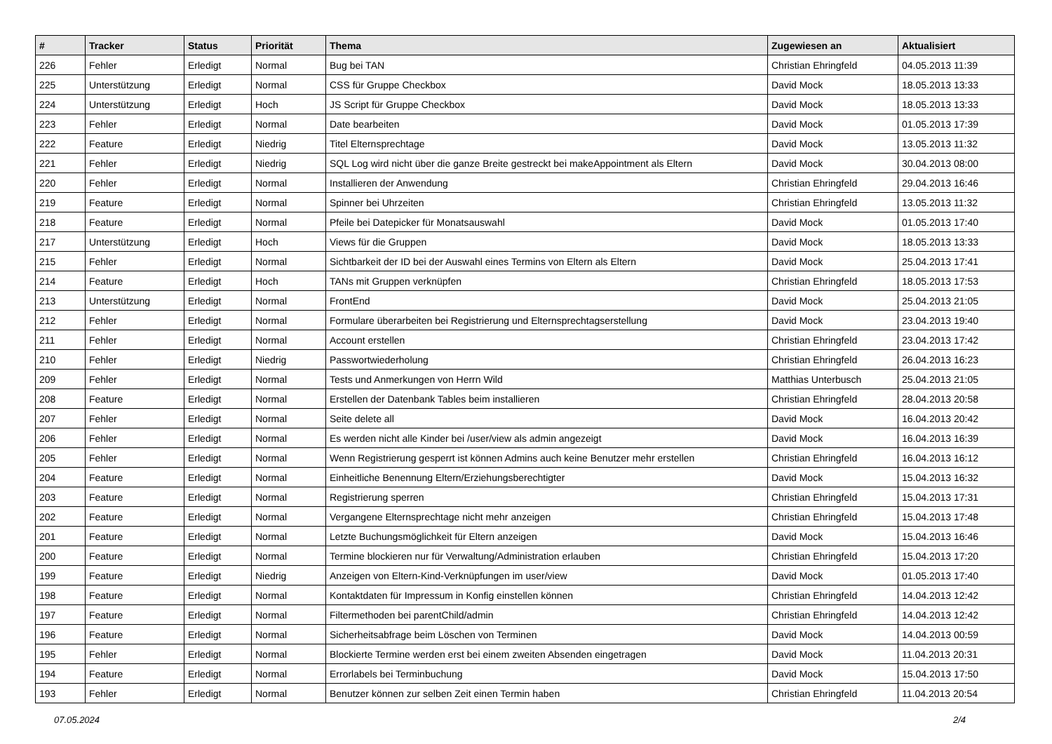| # | Tracker | Status | Priorität | Thema | Zugewiesen an | Aktualisiert |
| --- | --- | --- | --- | --- | --- | --- |
| 226 | Fehler | Erledigt | Normal | Bug bei TAN | Christian Ehringfeld | 04.05.2013 11:39 |
| 225 | Unterstützung | Erledigt | Normal | CSS für Gruppe Checkbox | David Mock | 18.05.2013 13:33 |
| 224 | Unterstützung | Erledigt | Hoch | JS Script für Gruppe Checkbox | David Mock | 18.05.2013 13:33 |
| 223 | Fehler | Erledigt | Normal | Date bearbeiten | David Mock | 01.05.2013 17:39 |
| 222 | Feature | Erledigt | Niedrig | Titel Elternsprechtage | David Mock | 13.05.2013 11:32 |
| 221 | Fehler | Erledigt | Niedrig | SQL Log wird nicht über die ganze Breite gestreckt bei makeAppointment als Eltern | David Mock | 30.04.2013 08:00 |
| 220 | Fehler | Erledigt | Normal | Installieren der Anwendung | Christian Ehringfeld | 29.04.2013 16:46 |
| 219 | Feature | Erledigt | Normal | Spinner bei Uhrzeiten | Christian Ehringfeld | 13.05.2013 11:32 |
| 218 | Feature | Erledigt | Normal | Pfeile bei Datepicker für Monatsauswahl | David Mock | 01.05.2013 17:40 |
| 217 | Unterstützung | Erledigt | Hoch | Views für die Gruppen | David Mock | 18.05.2013 13:33 |
| 215 | Fehler | Erledigt | Normal | Sichtbarkeit der ID bei der Auswahl eines Termins von Eltern als Eltern | David Mock | 25.04.2013 17:41 |
| 214 | Feature | Erledigt | Hoch | TANs mit Gruppen verknüpfen | Christian Ehringfeld | 18.05.2013 17:53 |
| 213 | Unterstützung | Erledigt | Normal | FrontEnd | David Mock | 25.04.2013 21:05 |
| 212 | Fehler | Erledigt | Normal | Formulare überarbeiten bei Registrierung und Elternsprechtagserstellung | David Mock | 23.04.2013 19:40 |
| 211 | Fehler | Erledigt | Normal | Account erstellen | Christian Ehringfeld | 23.04.2013 17:42 |
| 210 | Fehler | Erledigt | Niedrig | Passwortwiederholung | Christian Ehringfeld | 26.04.2013 16:23 |
| 209 | Fehler | Erledigt | Normal | Tests und Anmerkungen von Herrn Wild | Matthias Unterbusch | 25.04.2013 21:05 |
| 208 | Feature | Erledigt | Normal | Erstellen der Datenbank Tables beim installieren | Christian Ehringfeld | 28.04.2013 20:58 |
| 207 | Fehler | Erledigt | Normal | Seite delete all | David Mock | 16.04.2013 20:42 |
| 206 | Fehler | Erledigt | Normal | Es werden nicht alle Kinder bei /user/view als admin angezeigt | David Mock | 16.04.2013 16:39 |
| 205 | Fehler | Erledigt | Normal | Wenn Registrierung gesperrt ist können Admins auch keine Benutzer mehr erstellen | Christian Ehringfeld | 16.04.2013 16:12 |
| 204 | Feature | Erledigt | Normal | Einheitliche Benennung Eltern/Erziehungsberechtigter | David Mock | 15.04.2013 16:32 |
| 203 | Feature | Erledigt | Normal | Registrierung sperren | Christian Ehringfeld | 15.04.2013 17:31 |
| 202 | Feature | Erledigt | Normal | Vergangene Elternsprechtage nicht mehr anzeigen | Christian Ehringfeld | 15.04.2013 17:48 |
| 201 | Feature | Erledigt | Normal | Letzte Buchungsmöglichkeit für Eltern anzeigen | David Mock | 15.04.2013 16:46 |
| 200 | Feature | Erledigt | Normal | Termine blockieren nur für Verwaltung/Administration erlauben | Christian Ehringfeld | 15.04.2013 17:20 |
| 199 | Feature | Erledigt | Niedrig | Anzeigen von Eltern-Kind-Verknüpfungen im user/view | David Mock | 01.05.2013 17:40 |
| 198 | Feature | Erledigt | Normal | Kontaktdaten für Impressum in Konfig einstellen können | Christian Ehringfeld | 14.04.2013 12:42 |
| 197 | Feature | Erledigt | Normal | Filtermethoden bei parentChild/admin | Christian Ehringfeld | 14.04.2013 12:42 |
| 196 | Feature | Erledigt | Normal | Sicherheitsabfrage beim Löschen von Terminen | David Mock | 14.04.2013 00:59 |
| 195 | Fehler | Erledigt | Normal | Blockierte Termine werden erst bei einem zweiten Absenden eingetragen | David Mock | 11.04.2013 20:31 |
| 194 | Feature | Erledigt | Normal | Errorlabels bei Terminbuchung | David Mock | 15.04.2013 17:50 |
| 193 | Fehler | Erledigt | Normal | Benutzer können zur selben Zeit einen Termin haben | Christian Ehringfeld | 11.04.2013 20:54 |
07.05.2024 2/4